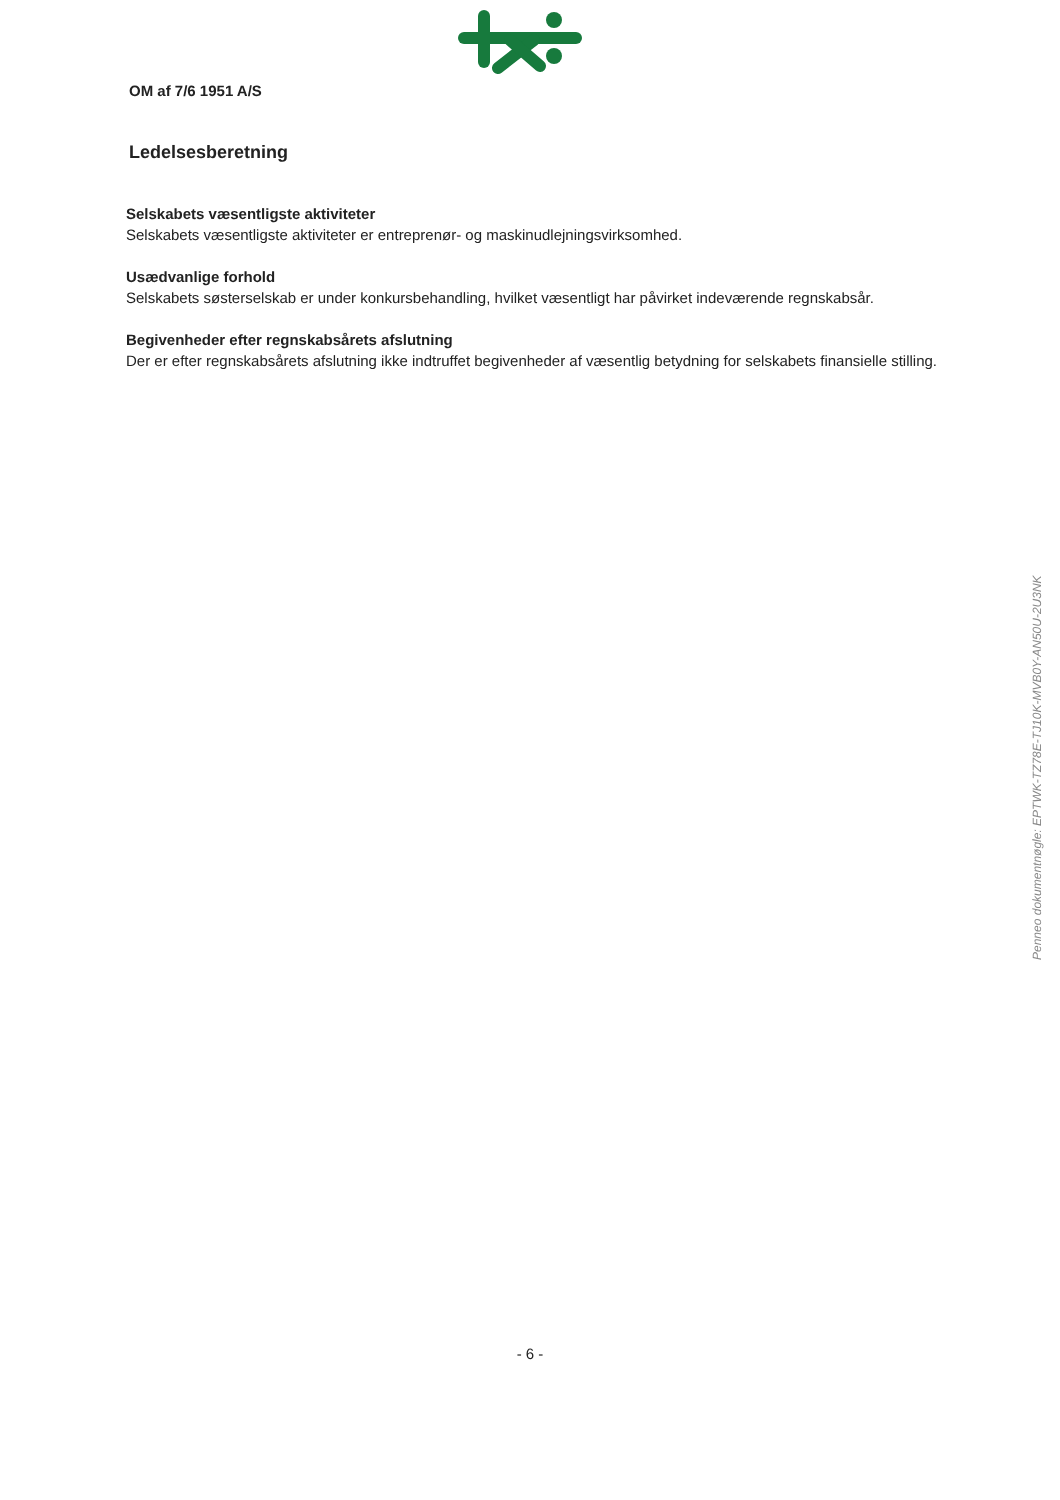OM af 7/6 1951 A/S
Ledelsesberetning
Selskabets væsentligste aktiviteter
Selskabets væsentligste aktiviteter er entreprenør- og maskinudlejningsvirksomhed.
Usædvanlige forhold
Selskabets søsterselskab er under konkursbehandling, hvilket væsentligt har påvirket indeværende regnskabsår.
Begivenheder efter regnskabsårets afslutning
Der er efter regnskabsårets afslutning ikke indtruffet begivenheder af væsentlig betydning for selskabets finansielle stilling.
Penneo dokumentnøgle: EPTWK-TZ78E-TJ10K-MVB0Y-AN50U-2U3NK
- 6 -